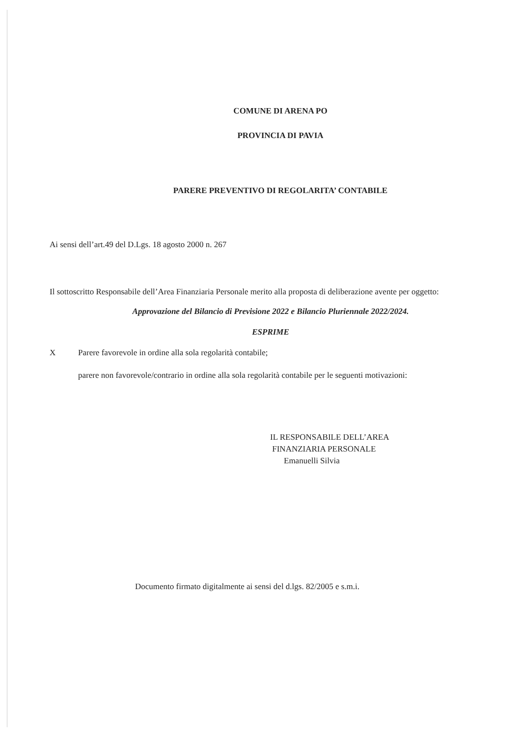COMUNE DI ARENA PO
PROVINCIA DI PAVIA
PARERE PREVENTIVO DI REGOLARITA’ CONTABILE
Ai sensi dell’art.49 del D.Lgs. 18 agosto 2000 n. 267
Il sottoscritto Responsabile dell’Area Finanziaria Personale merito alla proposta di deliberazione avente per oggetto:
Approvazione del Bilancio di Previsione 2022 e Bilancio Pluriennale 2022/2024.
ESPRIME
X Parere favorevole in ordine alla sola regolarità contabile;
parere non favorevole/contrario in ordine alla sola regolarità contabile per le seguenti motivazioni:
IL RESPONSABILE DELL’AREA
FINANZIARIA PERSONALE
Emanuelli Silvia
Documento firmato digitalmente ai sensi del d.lgs. 82/2005 e s.m.i.